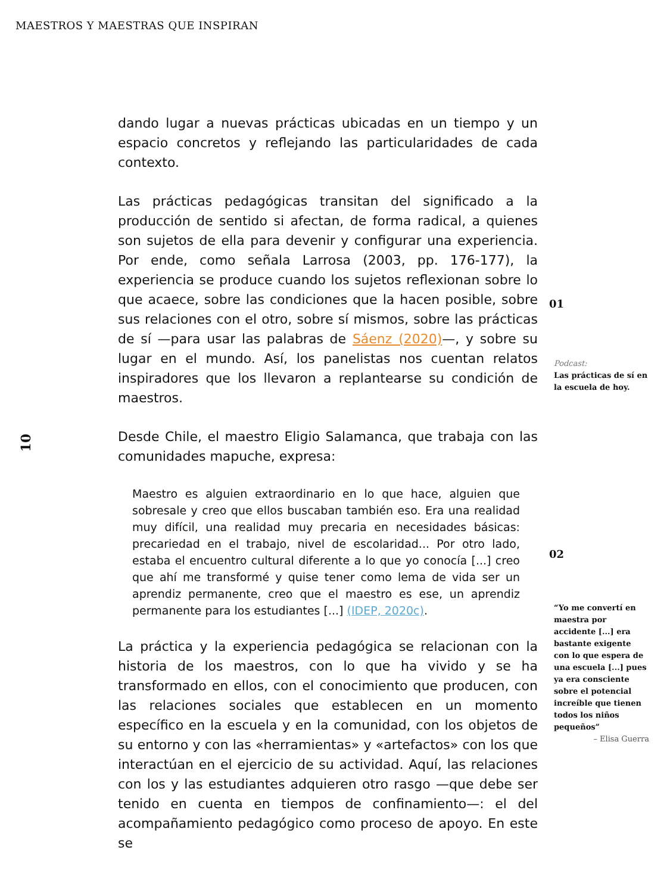MAESTROS Y MAESTRAS QUE INSPIRAN
dando lugar a nuevas prácticas ubicadas en un tiempo y un espacio concretos y reflejando las particularidades de cada contexto.
Las prácticas pedagógicas transitan del significado a la producción de sentido si afectan, de forma radical, a quienes son sujetos de ella para devenir y configurar una experiencia. Por ende, como señala Larrosa (2003, pp. 176-177), la experiencia se produce cuando los sujetos reflexionan sobre lo que acaece, sobre las condiciones que la hacen posible, sobre sus relaciones con el otro, sobre sí mismos, sobre las prácticas de sí —para usar las palabras de Sáenz (2020)—, y sobre su lugar en el mundo. Así, los panelistas nos cuentan relatos inspiradores que los llevaron a replantearse su condición de maestros.
Desde Chile, el maestro Eligio Salamanca, que trabaja con las comunidades mapuche, expresa:
Maestro es alguien extraordinario en lo que hace, alguien que sobresale y creo que ellos buscaban también eso. Era una realidad muy difícil, una realidad muy precaria en necesidades básicas: precariedad en el trabajo, nivel de escolaridad... Por otro lado, estaba el encuentro cultural diferente a lo que yo conocía [...] creo que ahí me transformé y quise tener como lema de vida ser un aprendiz permanente, creo que el maestro es ese, un aprendiz permanente para los estudiantes [...] (IDEP, 2020c).
La práctica y la experiencia pedagógica se relacionan con la historia de los maestros, con lo que ha vivido y se ha transformado en ellos, con el conocimiento que producen, con las relaciones sociales que establecen en un momento específico en la escuela y en la comunidad, con los objetos de su entorno y con las «herramientas» y «artefactos» con los que interactúan en el ejercicio de su actividad. Aquí, las relaciones con los y las estudiantes adquieren otro rasgo —que debe ser tenido en cuenta en tiempos de confinamiento—: el del acompañamiento pedagógico como proceso de apoyo. En este se
10
01
Podcast:
Las prácticas de sí en la escuela de hoy.
02
“Yo me convertí en maestra por accidente [...] era bastante exigente con lo que espera de una escuela [...] pues ya era consciente sobre el potencial increíble que tienen todos los niños pequeños”
– Elisa Guerra